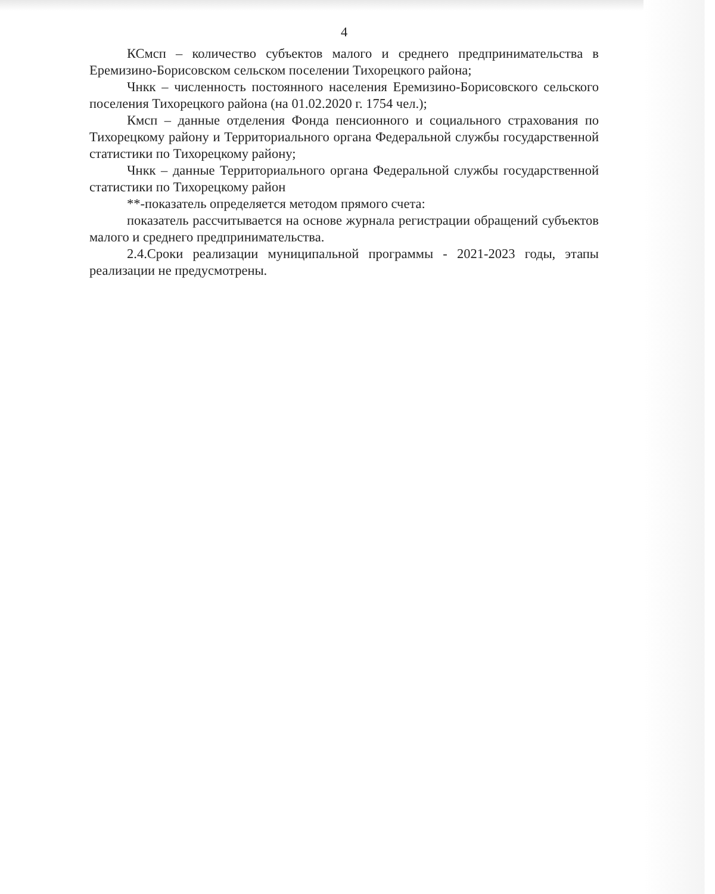4
КСмсп – количество субъектов малого и среднего предпринимательства в Еремизино-Борисовском сельском поселении Тихорецкого района;
Чнкк – численность постоянного населения Еремизино-Борисовского сельского поселения Тихорецкого района (на 01.02.2020 г. 1754 чел.);
Кмсп – данные отделения Фонда пенсионного и социального страхования по Тихорецкому району и Территориального органа Федеральной службы государственной статистики по Тихорецкому району;
Чнкк – данные Территориального органа Федеральной службы государственной статистики по Тихорецкому район
**-показатель определяется методом прямого счета:
показатель рассчитывается на основе журнала регистрации обращений субъектов малого и среднего предпринимательства.
2.4.Сроки реализации муниципальной программы - 2021-2023 годы, этапы реализации не предусмотрены.